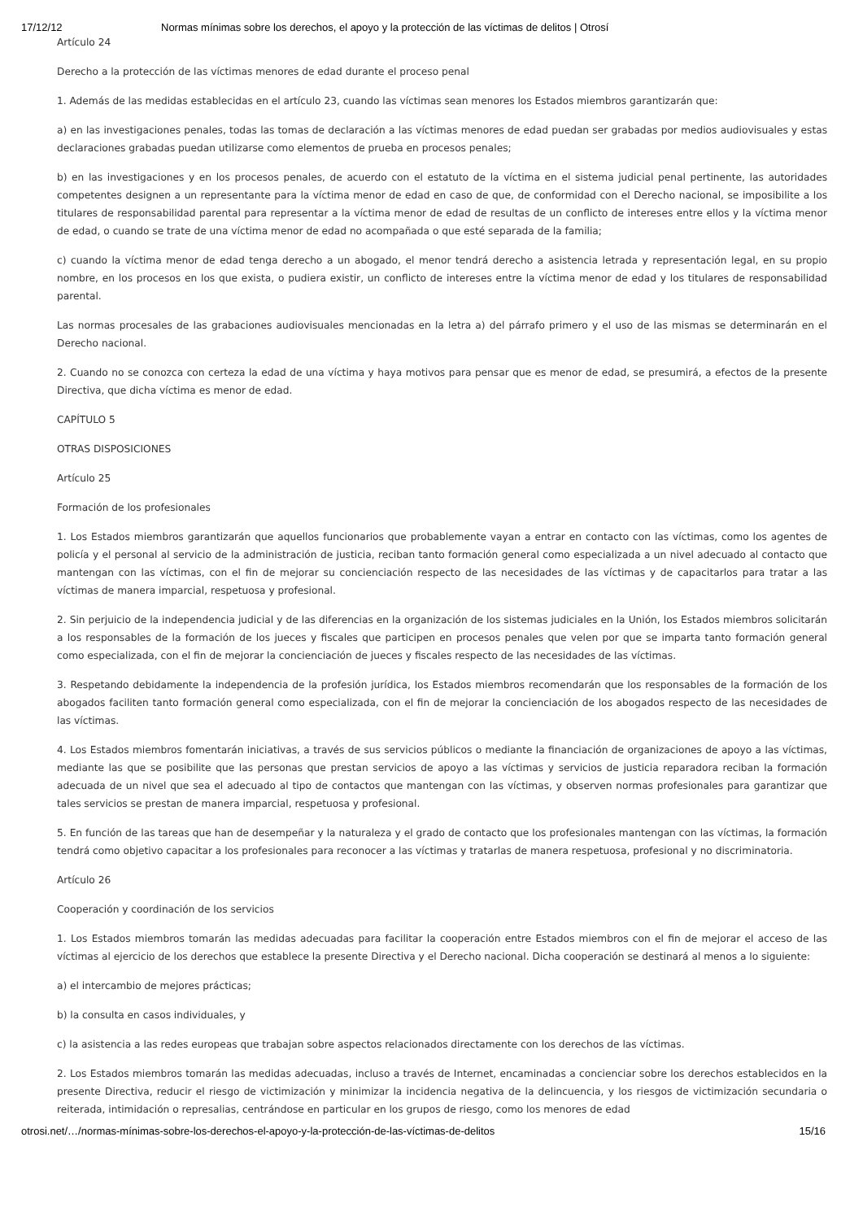17/12/12 Normas mínimas sobre los derechos, el apoyo y la protección de las víctimas de delitos | Otrosí
Artículo 24
Derecho a la protección de las víctimas menores de edad durante el proceso penal
1. Además de las medidas establecidas en el artículo 23, cuando las víctimas sean menores los Estados miembros garantizarán que:
a) en las investigaciones penales, todas las tomas de declaración a las víctimas menores de edad puedan ser grabadas por medios audiovisuales y estas declaraciones grabadas puedan utilizarse como elementos de prueba en procesos penales;
b) en las investigaciones y en los procesos penales, de acuerdo con el estatuto de la víctima en el sistema judicial penal pertinente, las autoridades competentes designen a un representante para la víctima menor de edad en caso de que, de conformidad con el Derecho nacional, se imposibilite a los titulares de responsabilidad parental para representar a la víctima menor de edad de resultas de un conflicto de intereses entre ellos y la víctima menor de edad, o cuando se trate de una víctima menor de edad no acompañada o que esté separada de la familia;
c) cuando la víctima menor de edad tenga derecho a un abogado, el menor tendrá derecho a asistencia letrada y representación legal, en su propio nombre, en los procesos en los que exista, o pudiera existir, un conflicto de intereses entre la víctima menor de edad y los titulares de responsabilidad parental.
Las normas procesales de las grabaciones audiovisuales mencionadas en la letra a) del párrafo primero y el uso de las mismas se determinarán en el Derecho nacional.
2. Cuando no se conozca con certeza la edad de una víctima y haya motivos para pensar que es menor de edad, se presumirá, a efectos de la presente Directiva, que dicha víctima es menor de edad.
CAPÍTULO 5
OTRAS DISPOSICIONES
Artículo 25
Formación de los profesionales
1. Los Estados miembros garantizarán que aquellos funcionarios que probablemente vayan a entrar en contacto con las víctimas, como los agentes de policía y el personal al servicio de la administración de justicia, reciban tanto formación general como especializada a un nivel adecuado al contacto que mantengan con las víctimas, con el fin de mejorar su concienciación respecto de las necesidades de las víctimas y de capacitarlos para tratar a las víctimas de manera imparcial, respetuosa y profesional.
2. Sin perjuicio de la independencia judicial y de las diferencias en la organización de los sistemas judiciales en la Unión, los Estados miembros solicitarán a los responsables de la formación de los jueces y fiscales que participen en procesos penales que velen por que se imparta tanto formación general como especializada, con el fin de mejorar la concienciación de jueces y fiscales respecto de las necesidades de las víctimas.
3. Respetando debidamente la independencia de la profesión jurídica, los Estados miembros recomendarán que los responsables de la formación de los abogados faciliten tanto formación general como especializada, con el fin de mejorar la concienciación de los abogados respecto de las necesidades de las víctimas.
4. Los Estados miembros fomentarán iniciativas, a través de sus servicios públicos o mediante la financiación de organizaciones de apoyo a las víctimas, mediante las que se posibilite que las personas que prestan servicios de apoyo a las víctimas y servicios de justicia reparadora reciban la formación adecuada de un nivel que sea el adecuado al tipo de contactos que mantengan con las víctimas, y observen normas profesionales para garantizar que tales servicios se prestan de manera imparcial, respetuosa y profesional.
5. En función de las tareas que han de desempeñar y la naturaleza y el grado de contacto que los profesionales mantengan con las víctimas, la formación tendrá como objetivo capacitar a los profesionales para reconocer a las víctimas y tratarlas de manera respetuosa, profesional y no discriminatoria.
Artículo 26
Cooperación y coordinación de los servicios
1. Los Estados miembros tomarán las medidas adecuadas para facilitar la cooperación entre Estados miembros con el fin de mejorar el acceso de las víctimas al ejercicio de los derechos que establece la presente Directiva y el Derecho nacional. Dicha cooperación se destinará al menos a lo siguiente:
a) el intercambio de mejores prácticas;
b) la consulta en casos individuales, y
c) la asistencia a las redes europeas que trabajan sobre aspectos relacionados directamente con los derechos de las víctimas.
2. Los Estados miembros tomarán las medidas adecuadas, incluso a través de Internet, encaminadas a concienciar sobre los derechos establecidos en la presente Directiva, reducir el riesgo de victimización y minimizar la incidencia negativa de la delincuencia, y los riesgos de victimización secundaria o reiterada, intimidación o represalias, centrándose en particular en los grupos de riesgo, como los menores de edad
otrosi.net/…/normas-mínimas-sobre-los-derechos-el-apoyo-y-la-protección-de-las-víctimas-de-delitos 15/16